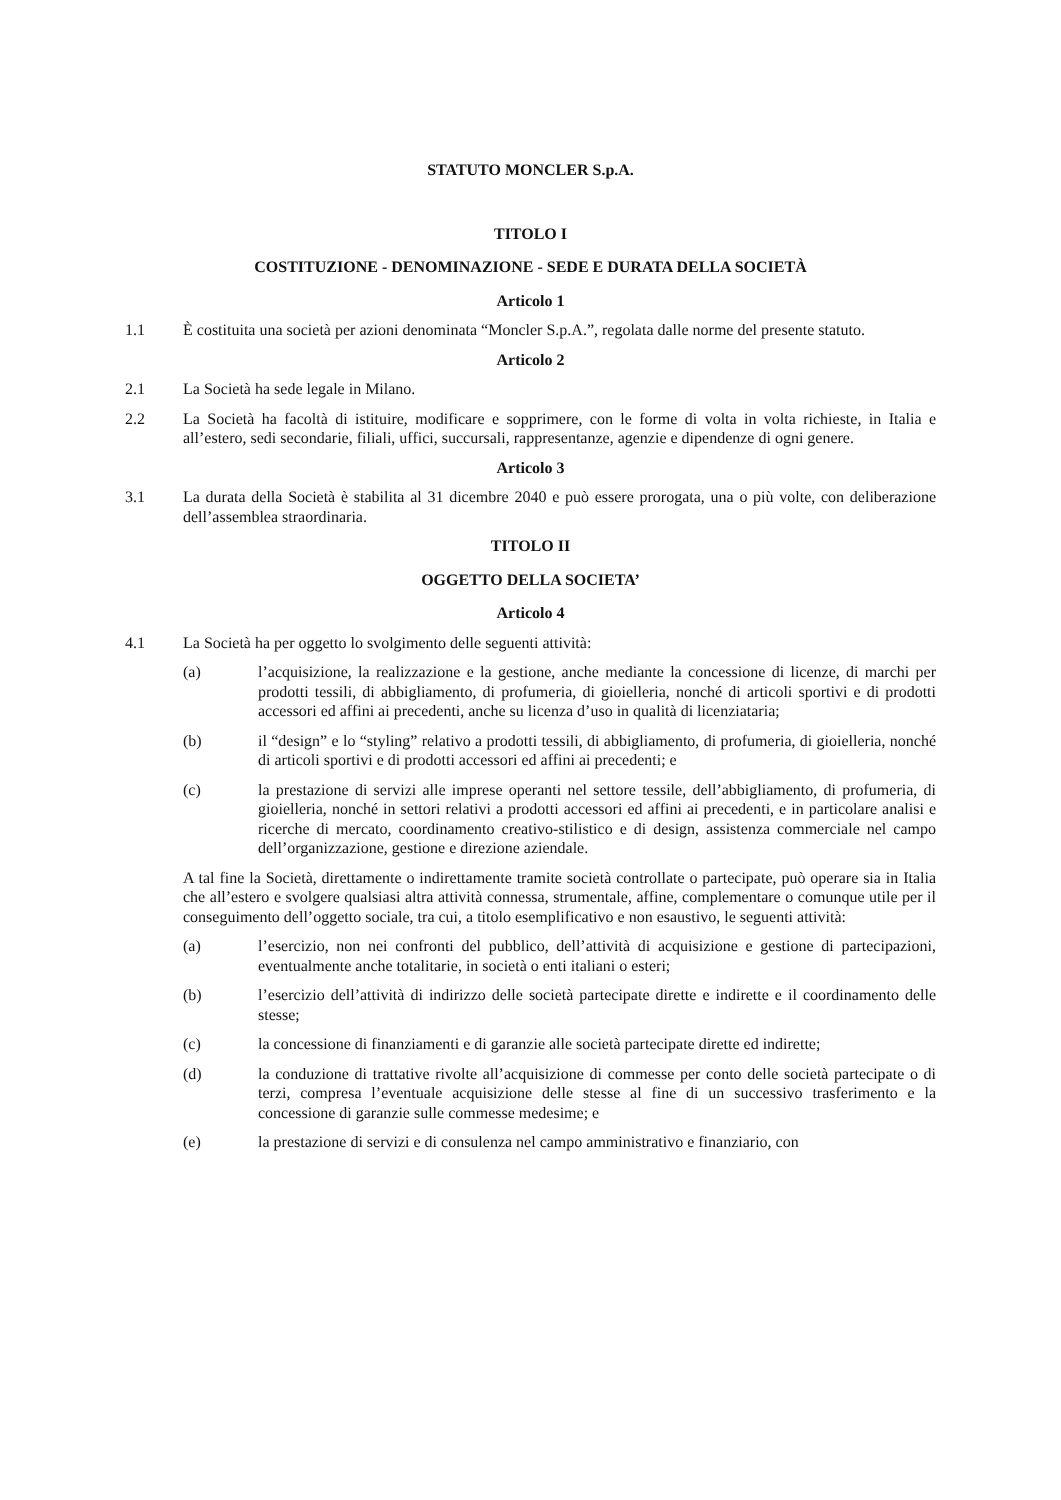STATUTO MONCLER S.p.A.
TITOLO I
COSTITUZIONE - DENOMINAZIONE - SEDE E DURATA DELLA SOCIETÀ
Articolo 1
1.1 È costituita una società per azioni denominata “Moncler S.p.A.”, regolata dalle norme del presente statuto.
Articolo 2
2.1 La Società ha sede legale in Milano.
2.2 La Società ha facoltà di istituire, modificare e sopprimere, con le forme di volta in volta richieste, in Italia e all’estero, sedi secondarie, filiali, uffici, succursali, rappresentanze, agenzie e dipendenze di ogni genere.
Articolo 3
3.1 La durata della Società è stabilita al 31 dicembre 2040 e può essere prorogata, una o più volte, con deliberazione dell’assemblea straordinaria.
TITOLO II
OGGETTO DELLA SOCIETA’
Articolo 4
4.1 La Società ha per oggetto lo svolgimento delle seguenti attività:
(a) l’acquisizione, la realizzazione e la gestione, anche mediante la concessione di licenze, di marchi per prodotti tessili, di abbigliamento, di profumeria, di gioielleria, nonché di articoli sportivi e di prodotti accessori ed affini ai precedenti, anche su licenza d’uso in qualità di licenziataria;
(b) il “design” e lo “styling” relativo a prodotti tessili, di abbigliamento, di profumeria, di gioielleria, nonché di articoli sportivi e di prodotti accessori ed affini ai precedenti; e
(c) la prestazione di servizi alle imprese operanti nel settore tessile, dell’abbigliamento, di profumeria, di gioielleria, nonché in settori relativi a prodotti accessori ed affini ai precedenti, e in particolare analisi e ricerche di mercato, coordinamento creativo-stilistico e di design, assistenza commerciale nel campo dell’organizzazione, gestione e direzione aziendale.
A tal fine la Società, direttamente o indirettamente tramite società controllate o partecipate, può operare sia in Italia che all’estero e svolgere qualsiasi altra attività connessa, strumentale, affine, complementare o comunque utile per il conseguimento dell’oggetto sociale, tra cui, a titolo esemplificativo e non esaustivo, le seguenti attività:
(a) l’esercizio, non nei confronti del pubblico, dell’attività di acquisizione e gestione di partecipazioni, eventualmente anche totalitarie, in società o enti italiani o esteri;
(b) l’esercizio dell’attività di indirizzo delle società partecipate dirette e indirette e il coordinamento delle stesse;
(c) la concessione di finanziamenti e di garanzie alle società partecipate dirette ed indirette;
(d) la conduzione di trattative rivolte all’acquisizione di commesse per conto delle società partecipate o di terzi, compresa l’eventuale acquisizione delle stesse al fine di un successivo trasferimento e la concessione di garanzie sulle commesse medesime; e
(e) la prestazione di servizi e di consulenza nel campo amministrativo e finanziario, con